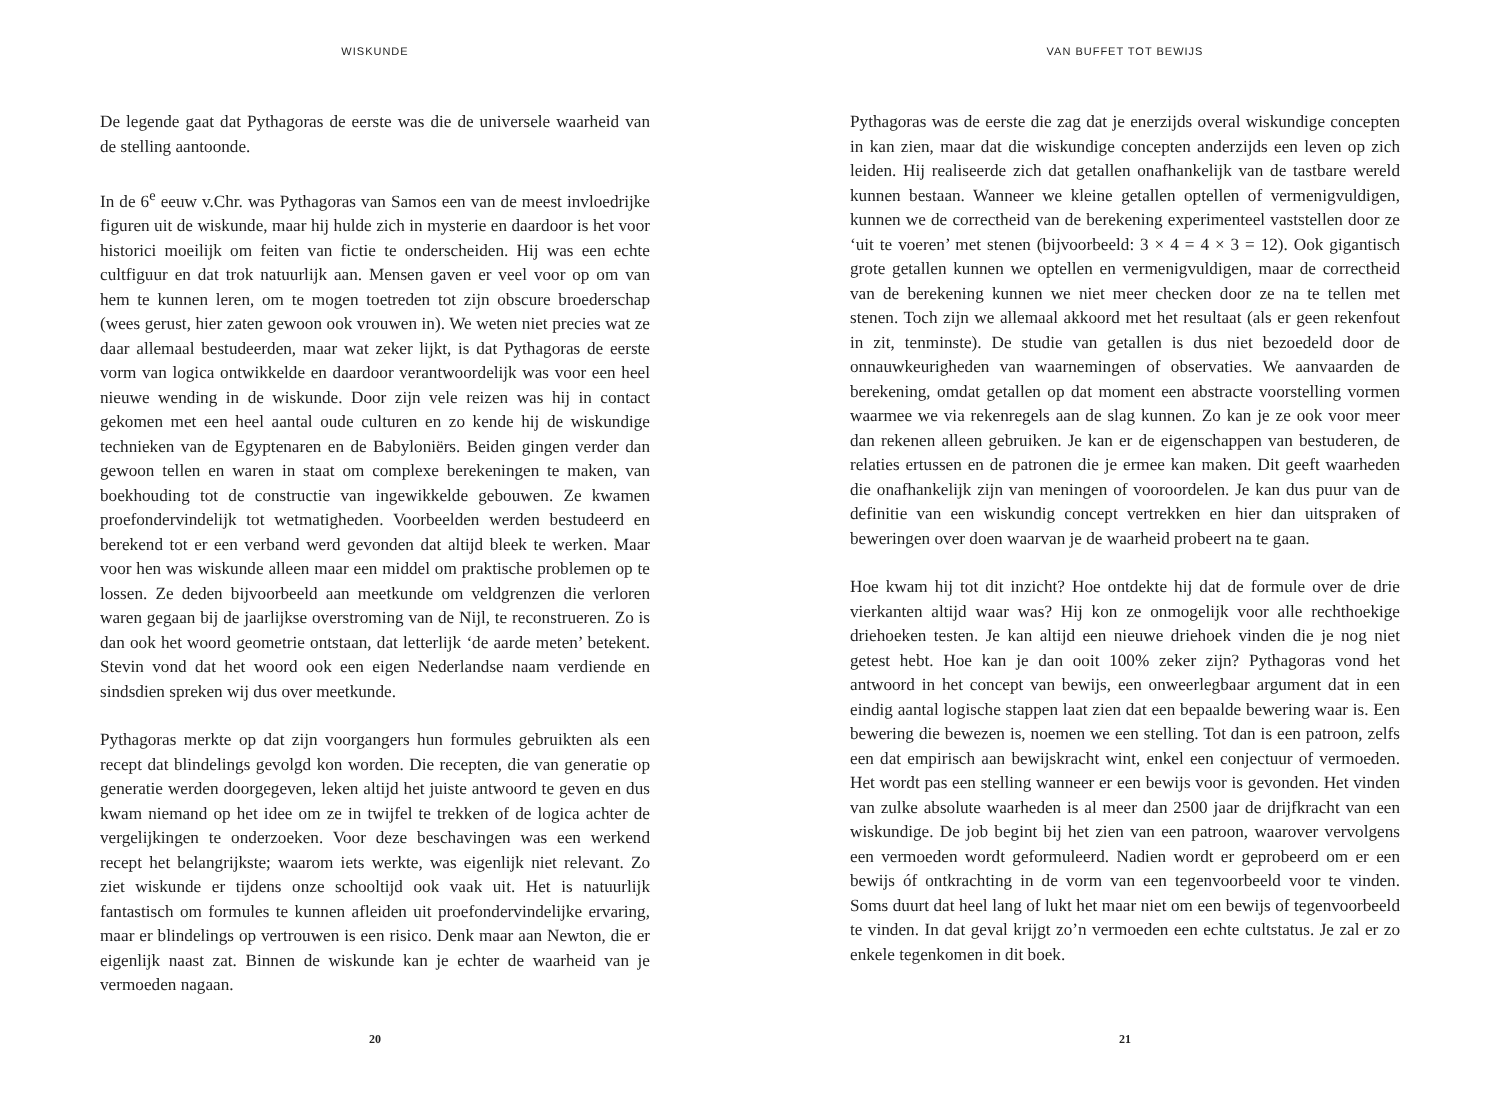WISKUNDE
De legende gaat dat Pythagoras de eerste was die de universele waarheid van de stelling aantoonde.
In de 6<sup>e</sup> eeuw v.Chr. was Pythagoras van Samos een van de meest invloedrijke figuren uit de wiskunde, maar hij hulde zich in mysterie en daardoor is het voor historici moeilijk om feiten van fictie te onderscheiden. Hij was een echte cultfiguur en dat trok natuurlijk aan. Mensen gaven er veel voor op om van hem te kunnen leren, om te mogen toetreden tot zijn obscure broederschap (wees gerust, hier zaten gewoon ook vrouwen in). We weten niet precies wat ze daar allemaal bestudeerden, maar wat zeker lijkt, is dat Pythagoras de eerste vorm van logica ontwikkelde en daardoor verantwoordelijk was voor een heel nieuwe wending in de wiskunde. Door zijn vele reizen was hij in contact gekomen met een heel aantal oude culturen en zo kende hij de wiskundige technieken van de Egyptenaren en de Babyloniërs. Beiden gingen verder dan gewoon tellen en waren in staat om complexe berekeningen te maken, van boekhouding tot de constructie van ingewikkelde gebouwen. Ze kwamen proefondervindelijk tot wetmatigheden. Voorbeelden werden bestudeerd en berekend tot er een verband werd gevonden dat altijd bleek te werken. Maar voor hen was wiskunde alleen maar een middel om praktische problemen op te lossen. Ze deden bijvoorbeeld aan meetkunde om veldgrenzen die verloren waren gegaan bij de jaarlijkse overstroming van de Nijl, te reconstrueren. Zo is dan ook het woord geometrie ontstaan, dat letterlijk ‘de aarde meten’ betekent. Stevin vond dat het woord ook een eigen Nederlandse naam verdiende en sindsdien spreken wij dus over meetkunde.
Pythagoras merkte op dat zijn voorgangers hun formules gebruikten als een recept dat blindelings gevolgd kon worden. Die recepten, die van generatie op generatie werden doorgegeven, leken altijd het juiste antwoord te geven en dus kwam niemand op het idee om ze in twijfel te trekken of de logica achter de vergelijkingen te onderzoeken. Voor deze beschavingen was een werkend recept het belangrijkste; waarom iets werkte, was eigenlijk niet relevant. Zo ziet wiskunde er tijdens onze schooltijd ook vaak uit. Het is natuurlijk fantastisch om formules te kunnen afleiden uit proefondervindelijke ervaring, maar er blindelings op vertrouwen is een risico. Denk maar aan Newton, die er eigenlijk naast zat. Binnen de wiskunde kan je echter de waarheid van je vermoeden nagaan.
20
VAN BUFFET TOT BEWIJS
Pythagoras was de eerste die zag dat je enerzijds overal wiskundige concepten in kan zien, maar dat die wiskundige concepten anderzijds een leven op zich leiden. Hij realiseerde zich dat getallen onafhankelijk van de tastbare wereld kunnen bestaan. Wanneer we kleine getallen optellen of vermenigvuldigen, kunnen we de correctheid van de berekening experimenteel vaststellen door ze ‘uit te voeren’ met stenen (bijvoorbeeld: 3 × 4 = 4 × 3 = 12). Ook gigantisch grote getallen kunnen we optellen en vermenigvuldigen, maar de correctheid van de berekening kunnen we niet meer checken door ze na te tellen met stenen. Toch zijn we allemaal akkoord met het resultaat (als er geen rekenfout in zit, tenminste). De studie van getallen is dus niet bezoedeld door de onnauwkeurigheden van waarnemingen of observaties. We aanvaarden de berekening, omdat getallen op dat moment een abstracte voorstelling vormen waarmee we via rekenregels aan de slag kunnen. Zo kan je ze ook voor meer dan rekenen alleen gebruiken. Je kan er de eigenschappen van bestuderen, de relaties ertussen en de patronen die je ermee kan maken. Dit geeft waarheden die onafhankelijk zijn van meningen of vooroordelen. Je kan dus puur van de definitie van een wiskundig concept vertrekken en hier dan uitspraken of beweringen over doen waarvan je de waarheid probeert na te gaan.
Hoe kwam hij tot dit inzicht? Hoe ontdekte hij dat de formule over de drie vierkanten altijd waar was? Hij kon ze onmogelijk voor alle rechthoekige driehoeken testen. Je kan altijd een nieuwe driehoek vinden die je nog niet getest hebt. Hoe kan je dan ooit 100% zeker zijn? Pythagoras vond het antwoord in het concept van bewijs, een onweerlegbaar argument dat in een eindig aantal logische stappen laat zien dat een bepaalde bewering waar is. Een bewering die bewezen is, noemen we een stelling. Tot dan is een patroon, zelfs een dat empirisch aan bewijskracht wint, enkel een conjectuur of vermoeden. Het wordt pas een stelling wanneer er een bewijs voor is gevonden. Het vinden van zulke absolute waarheden is al meer dan 2500 jaar de drijfkracht van een wiskundige. De job begint bij het zien van een patroon, waarover vervolgens een vermoeden wordt geformuleerd. Nadien wordt er geprobeerd om er een bewijs óf ontkrachting in de vorm van een tegenvoorbeeld voor te vinden. Soms duurt dat heel lang of lukt het maar niet om een bewijs of tegenvoorbeeld te vinden. In dat geval krijgt zo’n vermoeden een echte cultstatus. Je zal er zo enkele tegenkomen in dit boek.
21